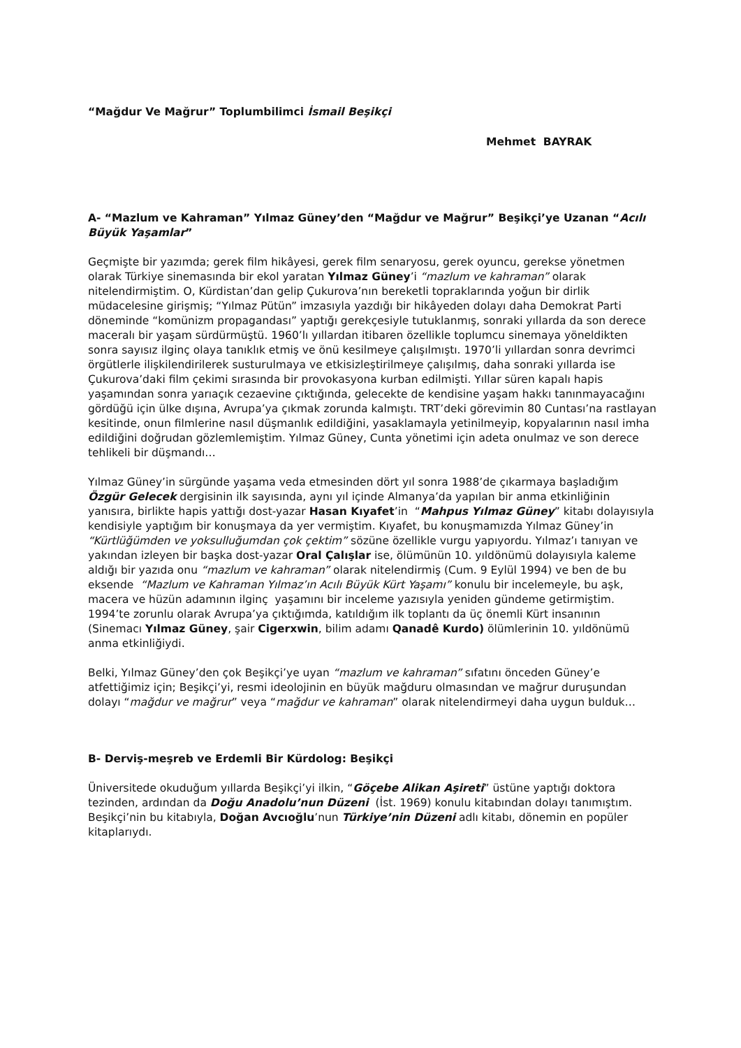“Mağdur Ve Mağrur” Toplumbilimci İsmail Beşikçi
Mehmet BAYRAK
A- “Mazlum ve Kahraman” Yılmaz Güney’den “Mağdur ve Mağrur” Beşikçi’ye Uzanan “Acılı Büyük Yaşamlar”
Geçmişte bir yazımda; gerek film hikâyesi, gerek film senaryosu, gerek oyuncu, gerekse yönetmen olarak Türkiye sinemasında bir ekol yaratan Yılmaz Güney’i “mazlum ve kahraman” olarak nitelendirmiştim. O, Kürdistan’dan gelip Çukurova’nın bereketli topraklarında yoğun bir dirlik müdacelesine girişmiş; “Yılmaz Pütün” imzasıyla yazdığı bir hikâyeden dolayı daha Demokrat Parti döneminde “komünizm propagandası” yaptığı gerekçesiyle tutuklanmış, sonraki yıllarda da son derece maceralı bir yaşam sürdürmüştü. 1960’lı yıllardan itibaren özellikle toplumcu sinemaya yöneldikten sonra sayısız ilginç olaya tanıklık etmiş ve önü kesilmeye çalışılmıştı. 1970’li yıllardan sonra devrimci örgütlerle ilişkilendirilerek susturulmaya ve etkisizleştirilmeye çalışılmış, daha sonraki yıllarda ise Çukurova’daki film çekimi sırasında bir provokasyona kurban edilmişti. Yıllar süren kapalı hapis yaşamından sonra yarıaçık cezaevine çıktığında, gelecekte de kendisine yaşam hakkı tanınmayacağını gördüğü için ülke dışına, Avrupa’ya çıkmak zorunda kalmıştı. TRT’deki görevimin 80 Cuntası’na rastlayan kesitinde, onun filmlerine nasıl düşmanlık edildiğini, yasaklamayla yetinilmeyip, kopyalarının nasıl imha edildiğini doğrudan gözlemlemiştim. Yılmaz Güney, Cunta yönetimi için adeta onulmaz ve son derece tehlikeli bir düşmandı…
Yılmaz Güney’in sürgünde yaşama veda etmesinden dört yıl sonra 1988’de çıkarmaya başladığım Özgür Gelecek dergisinin ilk sayısında, aynı yıl içinde Almanya’da yapılan bir anma etkinliğinin yanısıra, birlikte hapis yattığı dost-yazar Hasan Kıyafet’in “Mahpus Yılmaz Güney” kitabı dolayısıyla kendisiyle yaptığım bir konuşmaya da yer vermiştim. Kıyafet, bu konuşmamızda Yılmaz Güney’in “Kürtlüğümden ve yoksulluğumdan çok çektim” sözüne özellikle vurgu yapıyordu. Yılmaz’ı tanıyan ve yakından izleyen bir başka dost-yazar Oral Çalışlar ise, ölümünün 10. yıldönümü dolayısıyla kaleme aldığı bir yazıda onu “mazlum ve kahraman” olarak nitelendirmiş (Cum. 9 Eylül 1994) ve ben de bu eksende “Mazlum ve Kahraman Yılmaz’ın Acılı Büyük Kürt Yaşamı” konulu bir incelemeyle, bu aşk, macera ve hüzün adamının ilginç yaşamını bir inceleme yazısıyla yeniden gündeme getirmiştim. 1994’te zorunlu olarak Avrupa’ya çıktığımda, katıldığım ilk toplantı da üç önemli Kürt insanının (Sinemacı Yılmaz Güney, şair Cigerxwin, bilim adamı Qanadê Kurdo) ölümlerinin 10. yıldönümü anma etkinliğiydi.
Belki, Yılmaz Güney’den çok Beşikçi’ye uyan “mazlum ve kahraman” sıfatını önceden Güney’e atfettiğimiz için; Beşikçi’yi, resmi ideolojinin en büyük mağduru olmasından ve mağrur duruşundan dolayı “mağdur ve mağrur” veya “mağdur ve kahraman” olarak nitelendirmeyi daha uygun bulduk…
B- Derviş-meşreb ve Erdemli Bir Kürdolog: Beşikçi
Üniversitede okuduğum yıllarda Beşikçi’yi ilkin, “Göçebe Alikan Aşireti” üstüne yaptığı doktora tezinden, ardından da Doğu Anadolu’nun Düzeni (İst. 1969) konulu kitabından dolayı tanımıştım. Beşikçi’nin bu kitabıyla, Doğan Avcıoğlu’nun Türkiye’nin Düzeni adlı kitabı, dönemin en popüler kitaplarıydı.